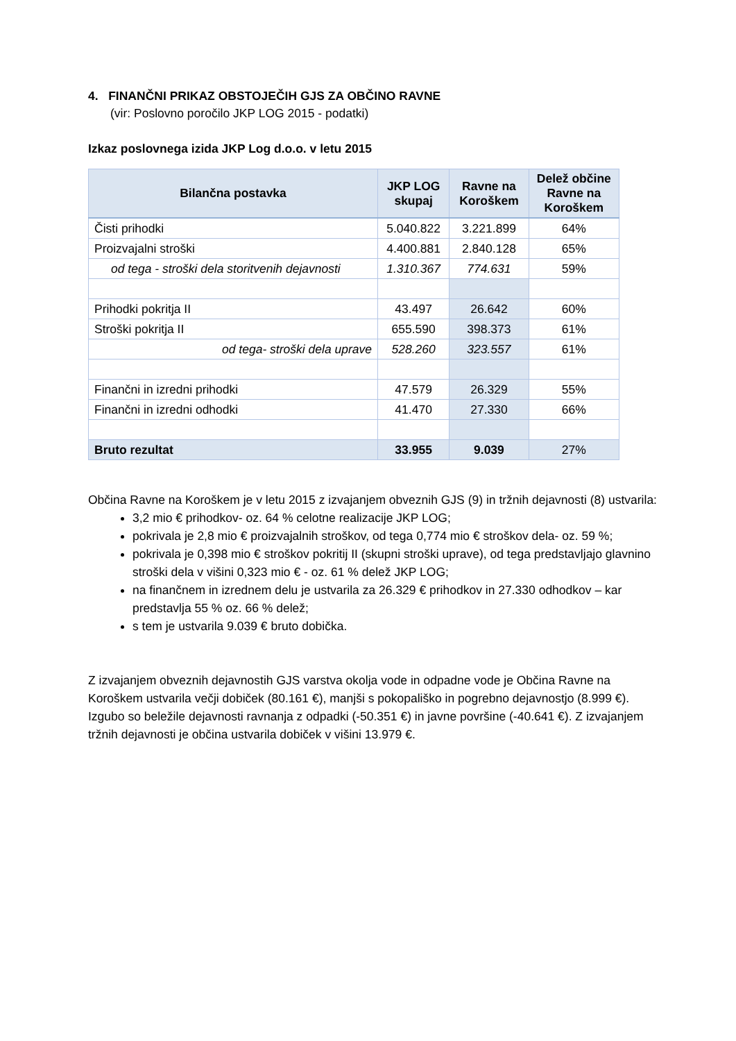4. FINANČNI PRIKAZ OBSTOJEČIH GJS ZA OBČINO RAVNE
(vir: Poslovno poročilo JKP LOG 2015 - podatki)
Izkaz poslovnega izida JKP Log d.o.o. v letu 2015
| Bilančna postavka | JKP LOG skupaj | Ravne na Koroškem | Delež občine Ravne na Koroškem |
| --- | --- | --- | --- |
| Čisti prihodki | 5.040.822 | 3.221.899 | 64% |
| Proizvajalni stroški | 4.400.881 | 2.840.128 | 65% |
| od tega - stroški dela storitvenih dejavnosti | 1.310.367 | 774.631 | 59% |
| Prihodki pokritja II | 43.497 | 26.642 | 60% |
| Stroški pokritja II | 655.590 | 398.373 | 61% |
| od tega- stroški dela uprave | 528.260 | 323.557 | 61% |
| Finančni in izredni prihodki | 47.579 | 26.329 | 55% |
| Finančni in izredni odhodki | 41.470 | 27.330 | 66% |
| Bruto rezultat | 33.955 | 9.039 | 27% |
Občina Ravne na Koroškem je v letu 2015 z izvajanjem obveznih GJS (9) in tržnih dejavnosti (8) ustvarila:
3,2 mio € prihodkov- oz. 64 % celotne realizacije JKP LOG;
pokrivala je 2,8 mio € proizvajalnih stroškov, od tega 0,774 mio € stroškov dela- oz. 59 %;
pokrivala je 0,398 mio € stroškov pokritij II (skupni stroški uprave), od tega predstavljajo glavnino stroški dela v višini 0,323 mio € - oz. 61 % delež JKP LOG;
na finančnem in izrednem delu je ustvarila za 26.329 € prihodkov in 27.330 odhodkov – kar predstavlja 55 % oz. 66 % delež;
s tem je ustvarila 9.039 € bruto dobička.
Z izvajanjem obveznih dejavnostih GJS varstva okolja vode in odpadne vode je Občina Ravne na Koroškem ustvarila večji dobiček (80.161 €), manjši s pokopališko in pogrebno dejavnostjo (8.999 €). Izgubo so beležile dejavnosti ravnanja z odpadki (-50.351 €) in javne površine (-40.641 €). Z izvajanjem tržnih dejavnosti je občina ustvarila dobiček v višini 13.979 €.